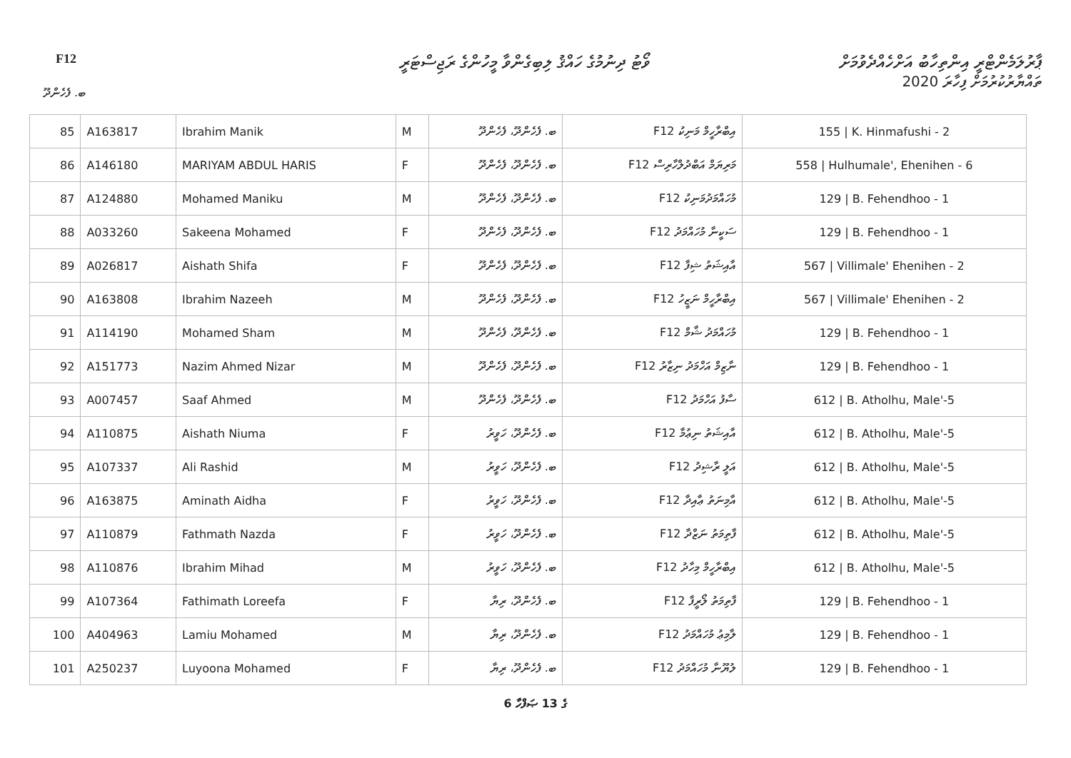F12
ވޯޓު ދިނުމުގެ ހައްޤު ލިބިގެންވާ މީހުންގެ ރަޖިސްޓަރީ
ޕާރުލަމެންޓްރީ އިންތިހާބު އަށްހެއްދެވުމަށް
ތައްޔާރުކުރުމަށް ފިހާރަ 2020
ބ. ފެހެންދޫ
| 85 | A163817 | Ibrahim Manik | M | ބ. ފެހެންދޫ، ފެހެންދޫ | F12 އިބްރާހީމް މަނިކު | 155 / K. Hinmafushi - 2 |
| 86 | A146180 | MARIYAM ABDUL HARIS | F | ބ. ފެހެންދޫ، ފެހެންދޫ | F12 މަރިޔަމް އަބްދުލްހާރިސް | 558 / Hulhumale', Ehenihen - 6 |
| 87 | A124880 | Mohamed Maniku | M | ބ. ފެހެންދޫ، ފެހެންދޫ | F12 މުހައްމަދުމަނިކު | 129 / B. Fehendhoo - 1 |
| 88 | A033260 | Sakeena Mohamed | F | ބ. ފެހެންދޫ، ފެހެންދޫ | F12 ސަކީނާ މުހައްމަދު | 129 / B. Fehendhoo - 1 |
| 89 | A026817 | Aishath Shifa | F | ބ. ފެހެންދޫ، ފެހެންދޫ | F12 އާއިޝަތު ޝިފާ | 567 / Villimale' Ehenihen - 2 |
| 90 | A163808 | Ibrahim Nazeeh | M | ބ. ފެހެންދޫ، ފެހެންދޫ | F12 އިބްރާހީމް ނަޒީހު | 567 / Villimale' Ehenihen - 2 |
| 91 | A114190 | Mohamed Sham | M | ބ. ފެހެންދޫ، ފެހެންދޫ | F12 މުހައްމަދު ޝާމް | 129 / B. Fehendhoo - 1 |
| 92 | A151773 | Nazim Ahmed Nizar | M | ބ. ފެހެންދޫ، ފެހެންދޫ | F12 ނާޒިމް އަހްމަދު ނިޒާރު | 129 / B. Fehendhoo - 1 |
| 93 | A007457 | Saaf Ahmed | M | ބ. ފެހެންދޫ، ފެހެންދޫ | F12 ސާފު އަހްމަދު | 612 / B. Atholhu, Male'-5 |
| 94 | A110875 | Aishath Niuma | F | ބ. ފެހެންދޫ، ހަވީރު | F12 އާއިޝަތު ނިޢުމާ | 612 / B. Atholhu, Male'-5 |
| 95 | A107337 | Ali Rashid | M | ބ. ފެހެންދޫ، ހަވީރު | F12 އަލީ ރާޝިދު | 612 / B. Atholhu, Male'-5 |
| 96 | A163875 | Aminath Aidha | F | ބ. ފެހެންދޫ، ހަވީރު | F12 އާމިނަތު ޢާއިދާ | 612 / B. Atholhu, Male'-5 |
| 97 | A110879 | Fathmath Nazda | F | ބ. ފެހެންދޫ، ހަވީރު | F12 ފާތިމަތު ނަޒްދާ | 612 / B. Atholhu, Male'-5 |
| 98 | A110876 | Ibrahim Mihad | M | ބ. ފެހެންދޫ، ހަވީރު | F12 އިބްރާހީމް މިހާދު | 612 / B. Atholhu, Male'-5 |
| 99 | A107364 | Fathimath Loreefa | F | ބ. ފެހެންދޫ، ރިޔާ | F12 ފާތިމަތު ލޯރީފާ | 129 / B. Fehendhoo - 1 |
| 100 | A404963 | Lamiu Mohamed | M | ބ. ފެހެންދޫ، ރިޔާ | F12 ލާމިޢު މުހައްމަދު | 129 / B. Fehendhoo - 1 |
| 101 | A250237 | Luyoona Mohamed | F | ބ. ފެހެންދޫ، ރިޔާ | F12 ލުޔޫނާ މުހައްމަދު | 129 / B. Fehendhoo - 1 |
6 ގެ 13 ޞަފްހާ